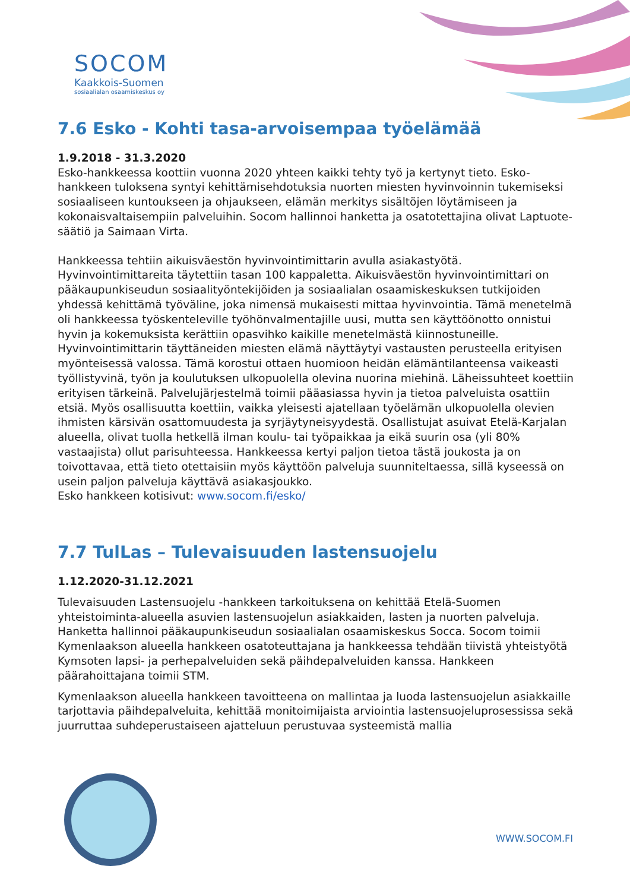SOCOM
Kaakkois-Suomen
sosiaalialan osaamiskeskus oy
7.6 Esko - Kohti tasa-arvoisempaa työelämää
1.9.2018 - 31.3.2020
Esko-hankkeessa koottiin vuonna 2020 yhteen kaikki tehty työ ja kertynyt tieto. Esko-hankkeen tuloksena syntyi kehittämisehdotuksia nuorten miesten hyvinvoinnin tukemiseksi sosiaaliseen kuntoukseen ja ohjaukseen, elämän merkitys sisältöjen löytämiseen ja kokonaisvaltaisempiin palveluihin. Socom hallinnoi hanketta ja osatotettajina olivat Laptuote-säätiö ja Saimaan Virta.
Hankkeessa tehtiin aikuisväestön hyvinvointimittarin avulla asiakastyötä. Hyvinvointimittareita täytettiin tasan 100 kappaletta. Aikuisväestön hyvinvointimittari on pääkaupunkiseudun sosiaalityöntekijöiden ja sosiaalialan osaamiskeskuksen tutkijoiden yhdessä kehittämä työväline, joka nimensä mukaisesti mittaa hyvinvointia. Tämä menetelmä oli hankkeessa työskenteleville työhönvalmentajille uusi, mutta sen käyttöönotto onnistui hyvin ja kokemuksista kerättiin opasvihko kaikille menetelmästä kiinnostuneille. Hyvinvointimittarin täyttäneiden miesten elämä näyttäytyi vastausten perusteella erityisen myönteisessä valossa. Tämä korostui ottaen huomioon heidän elämäntilanteensa vaikeasti työllistyvinä, työn ja koulutuksen ulkopuolella olevina nuorina miehinä. Läheissuhteet koettiin erityisen tärkeinä. Palvelujärjestelmä toimii pääasiassa hyvin ja tietoa palveluista osattiin etsiä. Myös osallisuutta koettiin, vaikka yleisesti ajatellaan työelämän ulkopuolella olevien ihmisten kärsivän osattomuudesta ja syrjäytyneisyydestä. Osallistujat asuivat Etelä-Karjalan alueella, olivat tuolla hetkellä ilman koulu- tai työpaikkaa ja eikä suurin osa (yli 80% vastaajista) ollut parisuhteessa. Hankkeessa kertyi paljon tietoa tästä joukosta ja on toivottavaa, että tieto otettaisiin myös käyttöön palveluja suunniteltaessa, sillä kyseessä on usein paljon palveluja käyttävä asiakasjoukko.
Esko hankkeen kotisivut: www.socom.fi/esko/
7.7 TulLas – Tulevaisuuden lastensuojelu
1.12.2020-31.12.2021
Tulevaisuuden Lastensuojelu -hankkeen tarkoituksena on kehittää Etelä-Suomen yhteistoiminta-alueella asuvien lastensuojelun asiakkaiden, lasten ja nuorten palveluja. Hanketta hallinnoi pääkaupunkiseudun sosiaalialan osaamiskeskus Socca. Socom toimii Kymenlaakson alueella hankkeen osatoteuttajana ja hankkeessa tehdään tiivistä yhteistyötä Kymsoten lapsi- ja perhepalveluiden sekä päihdepalveluiden kanssa. Hankkeen päärahoittajana toimii STM.
Kymenlaakson alueella hankkeen tavoitteena on mallintaa ja luoda lastensuojelun asiakkaille tarjottavia päihdepalveluita, kehittää monitoimijaista arviointia lastensuojeluprosessissa sekä juurruttaa suhdeperustaiseen ajatteluun perustuvaa systeemistä mallia
WWW.SOCOM.FI